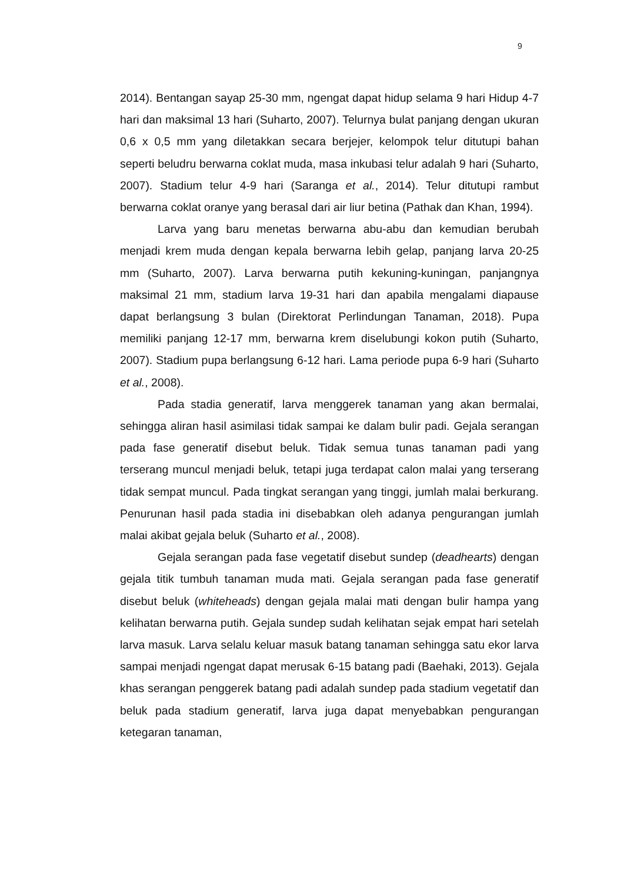9
2014). Bentangan sayap 25-30 mm, ngengat dapat hidup selama 9 hari Hidup 4-7 hari dan maksimal 13 hari (Suharto, 2007). Telurnya bulat panjang dengan ukuran 0,6 x 0,5 mm yang diletakkan secara berjejer, kelompok telur ditutupi bahan seperti beludru berwarna coklat muda, masa inkubasi telur adalah 9 hari (Suharto, 2007). Stadium telur 4-9 hari (Saranga et al., 2014). Telur ditutupi rambut berwarna coklat oranye yang berasal dari air liur betina (Pathak dan Khan, 1994).
Larva yang baru menetas berwarna abu-abu dan kemudian berubah menjadi krem muda dengan kepala berwarna lebih gelap, panjang larva 20-25 mm (Suharto, 2007). Larva berwarna putih kekuning-kuningan, panjangnya maksimal 21 mm, stadium larva 19-31 hari dan apabila mengalami diapause dapat berlangsung 3 bulan (Direktorat Perlindungan Tanaman, 2018). Pupa memiliki panjang 12-17 mm, berwarna krem diselubungi kokon putih (Suharto, 2007). Stadium pupa berlangsung 6-12 hari. Lama periode pupa 6-9 hari (Suharto et al., 2008).
Pada stadia generatif, larva menggerek tanaman yang akan bermalai, sehingga aliran hasil asimilasi tidak sampai ke dalam bulir padi. Gejala serangan pada fase generatif disebut beluk. Tidak semua tunas tanaman padi yang terserang muncul menjadi beluk, tetapi juga terdapat calon malai yang terserang tidak sempat muncul. Pada tingkat serangan yang tinggi, jumlah malai berkurang. Penurunan hasil pada stadia ini disebabkan oleh adanya pengurangan jumlah malai akibat gejala beluk (Suharto et al., 2008).
Gejala serangan pada fase vegetatif disebut sundep (deadhearts) dengan gejala titik tumbuh tanaman muda mati. Gejala serangan pada fase generatif disebut beluk (whiteheads) dengan gejala malai mati dengan bulir hampa yang kelihatan berwarna putih. Gejala sundep sudah kelihatan sejak empat hari setelah larva masuk. Larva selalu keluar masuk batang tanaman sehingga satu ekor larva sampai menjadi ngengat dapat merusak 6-15 batang padi (Baehaki, 2013). Gejala khas serangan penggerek batang padi adalah sundep pada stadium vegetatif dan beluk pada stadium generatif, larva juga dapat menyebabkan pengurangan ketegaran tanaman,